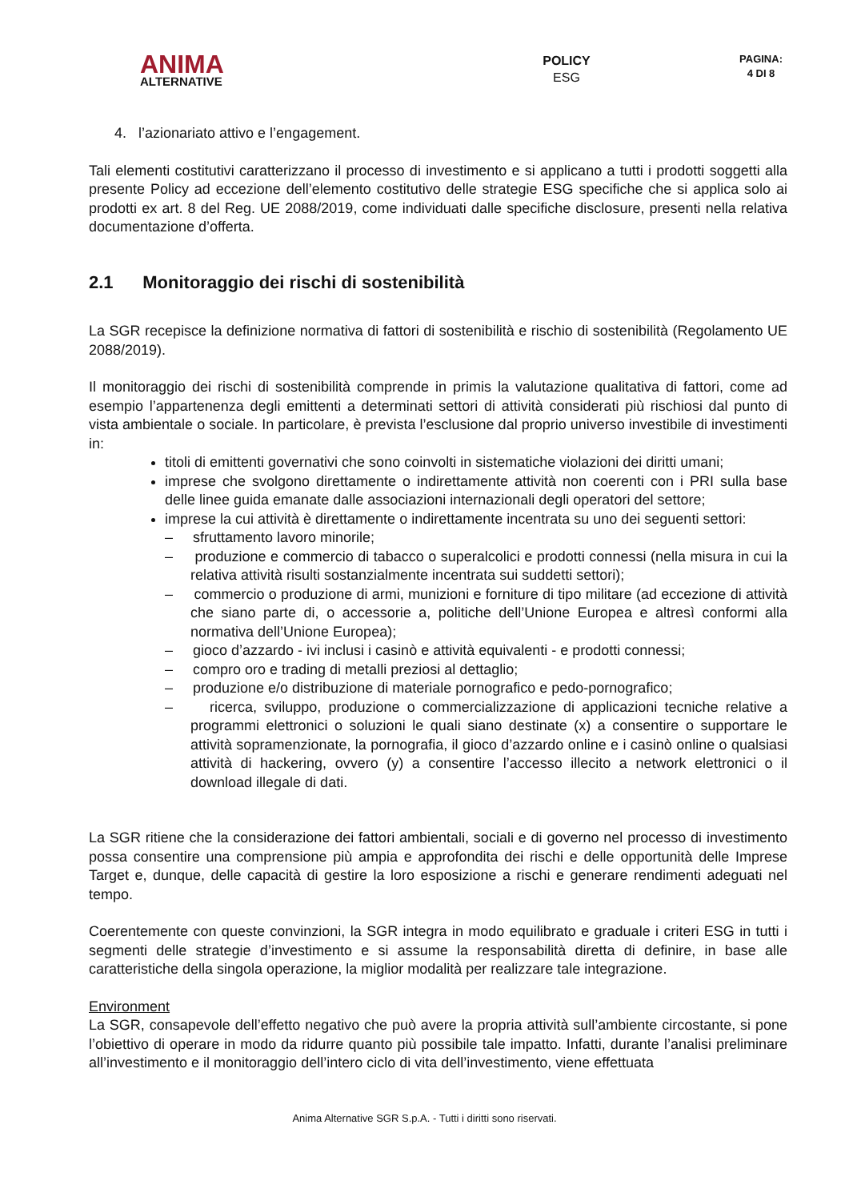ANIMA
ALTERNATIVE
POLICY
ESG
PAGINA:
4 DI 8
4. l’azionariato attivo e l’engagement.
Tali elementi costitutivi caratterizzano il processo di investimento e si applicano a tutti i prodotti soggetti alla presente Policy ad eccezione dell’elemento costitutivo delle strategie ESG specifiche che si applica solo ai prodotti ex art. 8 del Reg. UE 2088/2019, come individuati dalle specifiche disclosure, presenti nella relativa documentazione d’offerta.
2.1 Monitoraggio dei rischi di sostenibilità
La SGR recepisce la definizione normativa di fattori di sostenibilità e rischio di sostenibilità (Regolamento UE 2088/2019).
Il monitoraggio dei rischi di sostenibilità comprende in primis la valutazione qualitativa di fattori, come ad esempio l’appartenenza degli emittenti a determinati settori di attività considerati più rischiosi dal punto di vista ambientale o sociale. In particolare, è prevista l’esclusione dal proprio universo investibile di investimenti in:
titoli di emittenti governativi che sono coinvolti in sistematiche violazioni dei diritti umani;
imprese che svolgono direttamente o indirettamente attività non coerenti con i PRI sulla base delle linee guida emanate dalle associazioni internazionali degli operatori del settore;
imprese la cui attività è direttamente o indirettamente incentrata su uno dei seguenti settori:
– sfruttamento lavoro minorile;
– produzione e commercio di tabacco o superalcolici e prodotti connessi (nella misura in cui la relativa attività risulti sostanzialmente incentrata sui suddetti settori);
– commercio o produzione di armi, munizioni e forniture di tipo militare (ad eccezione di attività che siano parte di, o accessorie a, politiche dell’Unione Europea e altresì conformi alla normativa dell’Unione Europea);
– gioco d’azzardo - ivi inclusi i casinò e attività equivalenti - e prodotti connessi;
– compro oro e trading di metalli preziosi al dettaglio;
– produzione e/o distribuzione di materiale pornografico e pedo-pornografico;
– ricerca, sviluppo, produzione o commercializzazione di applicazioni tecniche relative a programmi elettronici o soluzioni le quali siano destinate (x) a consentire o supportare le attività sopramenzionate, la pornografia, il gioco d’azzardo online e i casinò online o qualsiasi attività di hackering, ovvero (y) a consentire l’accesso illecito a network elettronici o il download illegale di dati.
La SGR ritiene che la considerazione dei fattori ambientali, sociali e di governo nel processo di investimento possa consentire una comprensione più ampia e approfondita dei rischi e delle opportunità delle Imprese Target e, dunque, delle capacità di gestire la loro esposizione a rischi e generare rendimenti adeguati nel tempo.
Coerentemente con queste convinzioni, la SGR integra in modo equilibrato e graduale i criteri ESG in tutti i segmenti delle strategie d’investimento e si assume la responsabilità diretta di definire, in base alle caratteristiche della singola operazione, la miglior modalità per realizzare tale integrazione.
Environment
La SGR, consapevole dell’effetto negativo che può avere la propria attività sull’ambiente circostante, si pone l’obiettivo di operare in modo da ridurre quanto più possibile tale impatto. Infatti, durante l’analisi preliminare all’investimento e il monitoraggio dell’intero ciclo di vita dell’investimento, viene effettuata
Anima Alternative SGR S.p.A. - Tutti i diritti sono riservati.